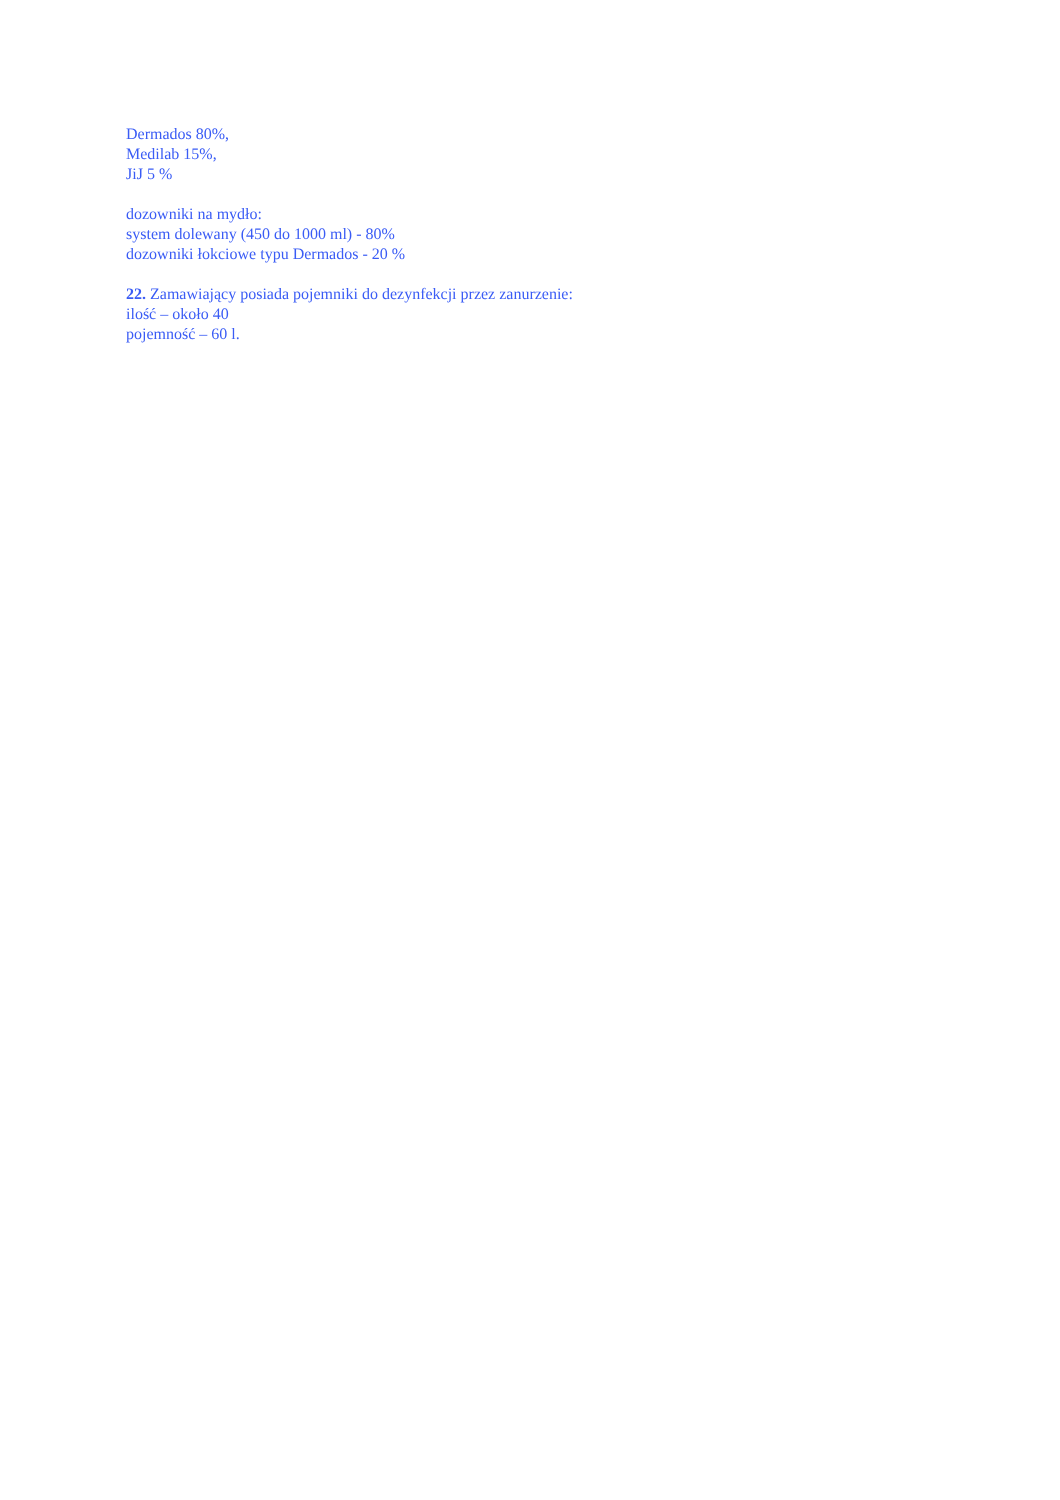Dermados 80%,
Medilab 15%,
JiJ 5 %
dozowniki na mydło:
system dolewany (450 do 1000 ml) - 80%
dozowniki łokciowe typu Dermados - 20 %
22. Zamawiający posiada pojemniki do dezynfekcji przez zanurzenie:
ilość – około 40
pojemność – 60 l.